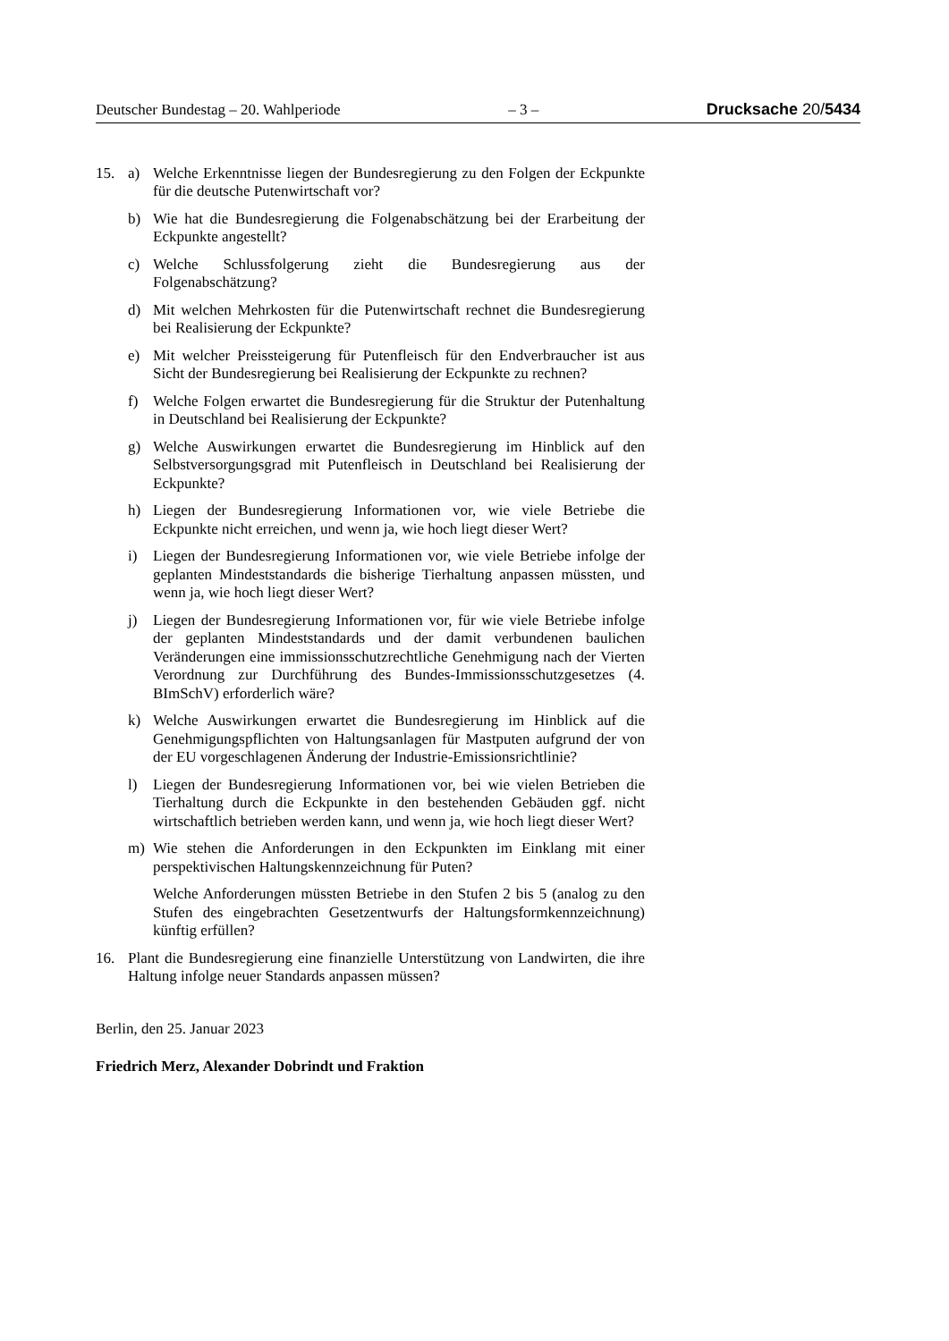Deutscher Bundestag – 20. Wahlperiode – 3 – Drucksache 20/5434
15. a) Welche Erkenntnisse liegen der Bundesregierung zu den Folgen der Eckpunkte für die deutsche Putenwirtschaft vor?
b) Wie hat die Bundesregierung die Folgenabschätzung bei der Erarbeitung der Eckpunkte angestellt?
c) Welche Schlussfolgerung zieht die Bundesregierung aus der Folgenabschätzung?
d) Mit welchen Mehrkosten für die Putenwirtschaft rechnet die Bundesregierung bei Realisierung der Eckpunkte?
e) Mit welcher Preissteigerung für Putenfleisch für den Endverbraucher ist aus Sicht der Bundesregierung bei Realisierung der Eckpunkte zu rechnen?
f) Welche Folgen erwartet die Bundesregierung für die Struktur der Putenhaltung in Deutschland bei Realisierung der Eckpunkte?
g) Welche Auswirkungen erwartet die Bundesregierung im Hinblick auf den Selbstversorgungsgrad mit Putenfleisch in Deutschland bei Realisierung der Eckpunkte?
h) Liegen der Bundesregierung Informationen vor, wie viele Betriebe die Eckpunkte nicht erreichen, und wenn ja, wie hoch liegt dieser Wert?
i) Liegen der Bundesregierung Informationen vor, wie viele Betriebe infolge der geplanten Mindeststandards die bisherige Tierhaltung anpassen müssten, und wenn ja, wie hoch liegt dieser Wert?
j) Liegen der Bundesregierung Informationen vor, für wie viele Betriebe infolge der geplanten Mindeststandards und der damit verbundenen baulichen Veränderungen eine immissionsschutzrechtliche Genehmigung nach der Vierten Verordnung zur Durchführung des Bundes-Immissionsschutzgesetzes (4. BImSchV) erforderlich wäre?
k) Welche Auswirkungen erwartet die Bundesregierung im Hinblick auf die Genehmigungspflichten von Haltungsanlagen für Mastputen aufgrund der von der EU vorgeschlagenen Änderung der Industrie-Emissionsrichtlinie?
l) Liegen der Bundesregierung Informationen vor, bei wie vielen Betrieben die Tierhaltung durch die Eckpunkte in den bestehenden Gebäuden ggf. nicht wirtschaftlich betrieben werden kann, und wenn ja, wie hoch liegt dieser Wert?
m) Wie stehen die Anforderungen in den Eckpunkten im Einklang mit einer perspektivischen Haltungskennzeichnung für Puten?
Welche Anforderungen müssten Betriebe in den Stufen 2 bis 5 (analog zu den Stufen des eingebrachten Gesetzentwurfs der Haltungsformkennzeichnung) künftig erfüllen?
16. Plant die Bundesregierung eine finanzielle Unterstützung von Landwirten, die ihre Haltung infolge neuer Standards anpassen müssen?
Berlin, den 25. Januar 2023
Friedrich Merz, Alexander Dobrindt und Fraktion